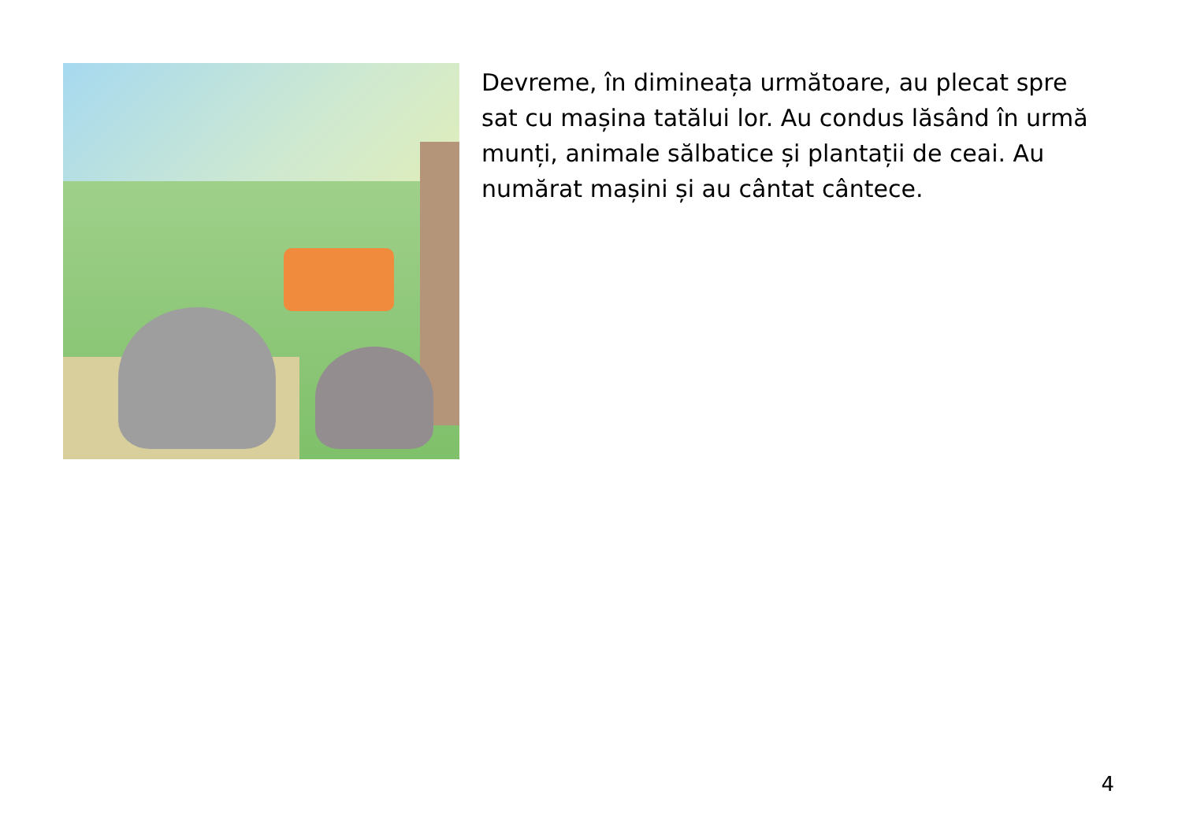Devreme, în dimineața următoare, au plecat spre sat cu mașina tatălui lor. Au condus lăsând în urmă munți, animale sălbatice și plantații de ceai. Au numărat mașini și au cântat cântece.
4